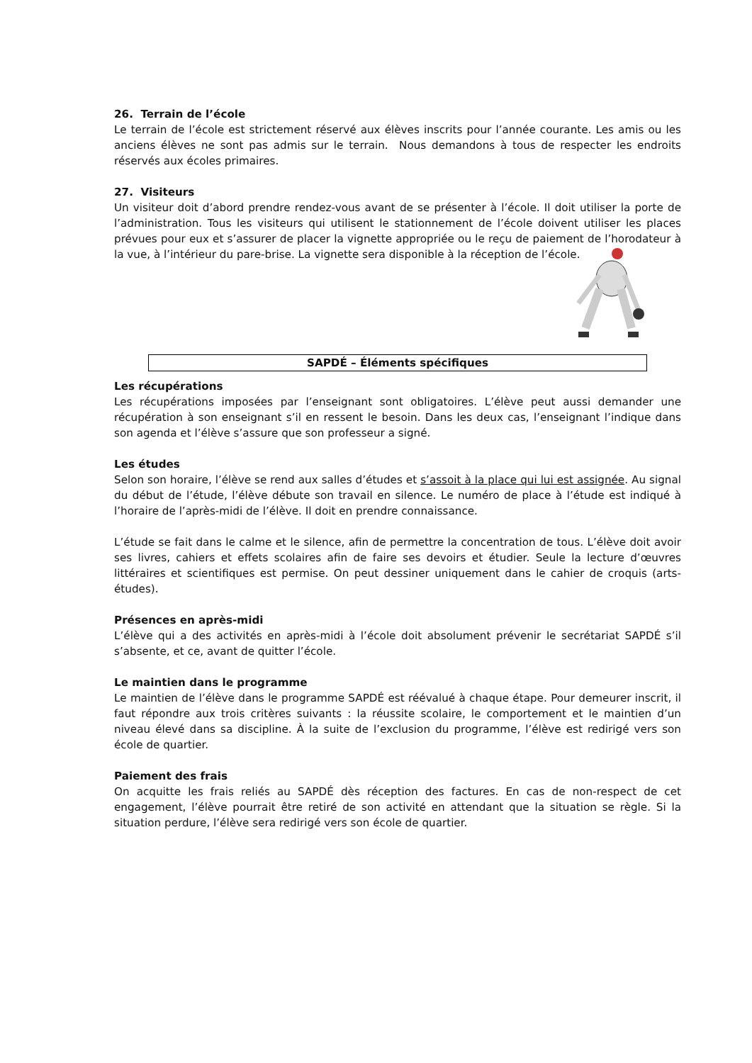26. Terrain de l’école
Le terrain de l’école est strictement réservé aux élèves inscrits pour l’année courante. Les amis ou les anciens élèves ne sont pas admis sur le terrain. Nous demandons à tous de respecter les endroits réservés aux écoles primaires.
27. Visiteurs
Un visiteur doit d’abord prendre rendez-vous avant de se présenter à l’école. Il doit utiliser la porte de l’administration. Tous les visiteurs qui utilisent le stationnement de l’école doivent utiliser les places prévues pour eux et s’assurer de placer la vignette appropriée ou le reçu de paiement de l’horodateur à la vue, à l’intérieur du pare-brise. La vignette sera disponible à la réception de l’école.
SAPDÉ – Éléments spécifiques
Les récupérations
Les récupérations imposées par l’enseignant sont obligatoires. L’élève peut aussi demander une récupération à son enseignant s’il en ressent le besoin. Dans les deux cas, l’enseignant l’indique dans son agenda et l’élève s’assure que son professeur a signé.
Les études
Selon son horaire, l’élève se rend aux salles d’études et s’assoit à la place qui lui est assignée. Au signal du début de l’étude, l’élève débute son travail en silence. Le numéro de place à l’étude est indiqué à l’horaire de l’après-midi de l’élève. Il doit en prendre connaissance.
L’étude se fait dans le calme et le silence, afin de permettre la concentration de tous. L’élève doit avoir ses livres, cahiers et effets scolaires afin de faire ses devoirs et étudier. Seule la lecture d’œuvres littéraires et scientifiques est permise. On peut dessiner uniquement dans le cahier de croquis (arts-études).
Présences en après-midi
L’élève qui a des activités en après-midi à l’école doit absolument prévenir le secrétariat SAPDÉ s’il s’absente, et ce, avant de quitter l’école.
Le maintien dans le programme
Le maintien de l’élève dans le programme SAPDÉ est réévalué à chaque étape. Pour demeurer inscrit, il faut répondre aux trois critères suivants : la réussite scolaire, le comportement et le maintien d’un niveau élevé dans sa discipline. À la suite de l’exclusion du programme, l’élève est redirigé vers son école de quartier.
Paiement des frais
On acquitte les frais reliés au SAPDÉ dès réception des factures. En cas de non-respect de cet engagement, l’élève pourrait être retiré de son activité en attendant que la situation se règle. Si la situation perdure, l’élève sera redirigé vers son école de quartier.